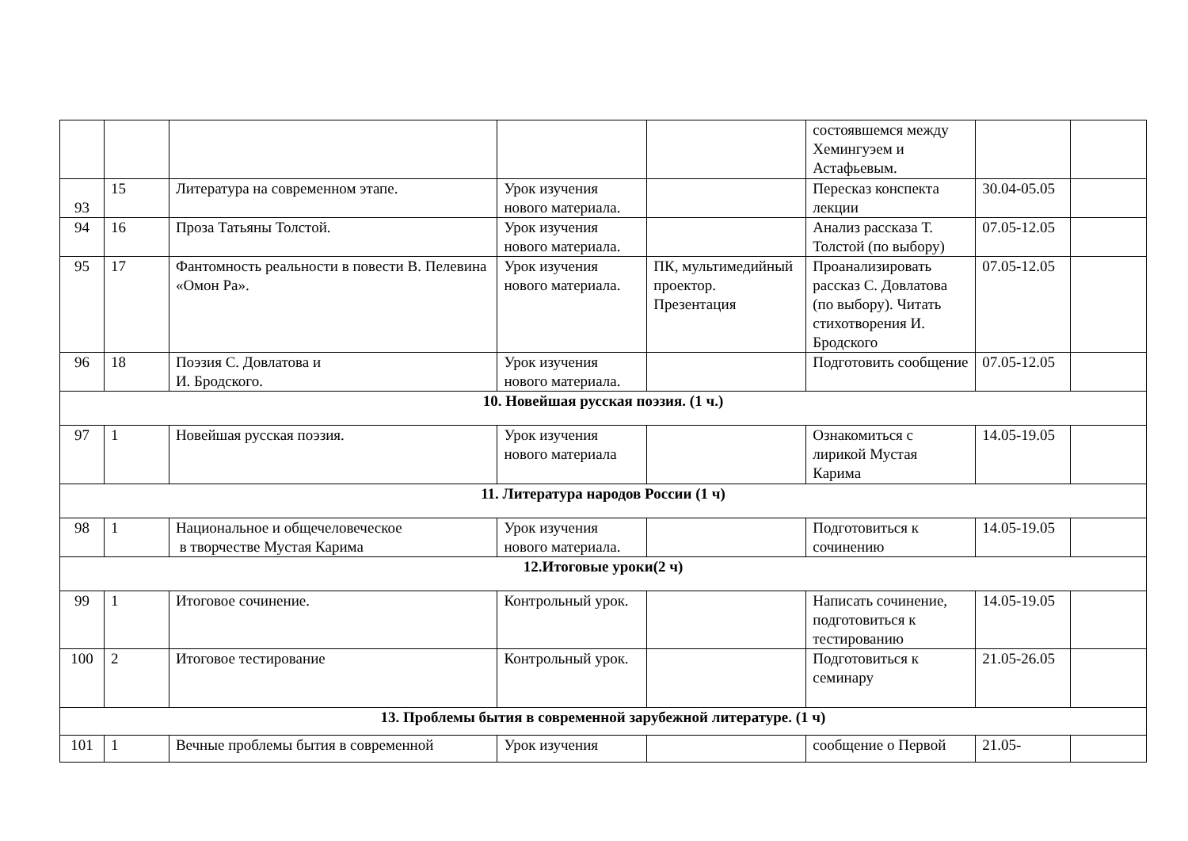| | | | | | состоявшемся между Хемингуэем и Астафьевым. | | |
| 93 | 15 | Литература на современном этапе. | Урок изучения нового материала. | | Пересказ конспекта лекции | 30.04-05.05 | |
| 94 | 16 | Проза Татьяны Толстой. | Урок изучения нового материала. | | Анализ рассказа Т. Толстой (по выбору) | 07.05-12.05 | |
| 95 | 17 | Фантомность реальности в повести В. Пелевина «Омон Ра». | Урок изучения нового материала. | ПК, мультимедийный проектор. Презентация | Проанализировать рассказ С. Довлатова (по выбору). Читать стихотворения И. Бродского | 07.05-12.05 | |
| 96 | 18 | Поэзия С. Довлатова и И. Бродского. | Урок изучения нового материала. | | Подготовить сообщение | 07.05-12.05 | |
| 10. Новейшая русская поэзия. (1 ч.) | | | | | | | |
| 97 | 1 | Новейшая русская поэзия. | Урок изучения нового материала | | Ознакомиться с лирикой Мустая Карима | 14.05-19.05 | |
| 11. Литература народов России (1 ч) | | | | | | | |
| 98 | 1 | Национальное и общечеловеческое в творчестве Мустая Карима | Урок изучения нового материала. | | Подготовиться к сочинению | 14.05-19.05 | |
| 12.Итоговые уроки(2 ч) | | | | | | | |
| 99 | 1 | Итоговое сочинение. | Контрольный урок. | | Написать сочинение, подготовиться к тестированию | 14.05-19.05 | |
| 100 | 2 | Итоговое тестирование | Контрольный урок. | | Подготовиться к семинару | 21.05-26.05 | |
| 13. Проблемы бытия в современной зарубежной литературе. (1 ч) | | | | | | | |
| 101 | 1 | Вечные проблемы бытия в современной | Урок изучения | | сообщение о Первой | 21.05- | |